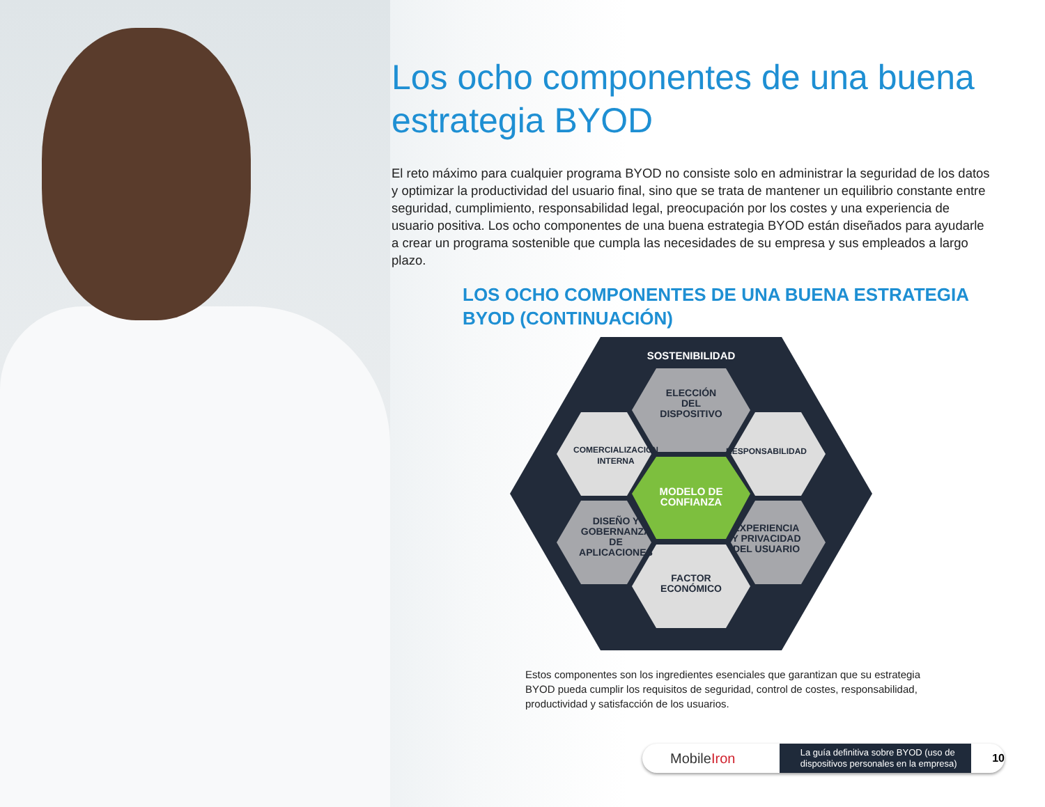Los ocho componentes de una buena estrategia BYOD
El reto máximo para cualquier programa BYOD no consiste solo en administrar la seguridad de los datos y optimizar la productividad del usuario final, sino que se trata de mantener un equilibrio constante entre seguridad, cumplimiento, responsabilidad legal, preocupación por los costes y una experiencia de usuario positiva. Los ocho componentes de una buena estrategia BYOD están diseñados para ayudarle a crear un programa sostenible que cumpla las necesidades de su empresa y sus empleados a largo plazo.
LOS OCHO COMPONENTES DE UNA BUENA ESTRATEGIA BYOD (CONTINUACIÓN)
SOSTENIBILIDAD
ELECCIÓN
DEL
DISPOSITIVO
COMERCIALIZACIÓN
INTERNA
RESPONSABILIDAD
DISEÑO Y
GOBERNANZA
DE
APLICACIONES
EXPERIENCIA
Y PRIVACIDAD
DEL USUARIO
FACTOR
ECONÓMICO
MODELO DE
CONFIANZA
Estos componentes son los ingredientes esenciales que garantizan que su estrategia BYOD pueda cumplir los requisitos de seguridad, control de costes, responsabilidad, productividad y satisfacción de los usuarios.
MobileIron
La guía definitiva sobre BYOD (uso de dispositivos personales en la empresa)
10